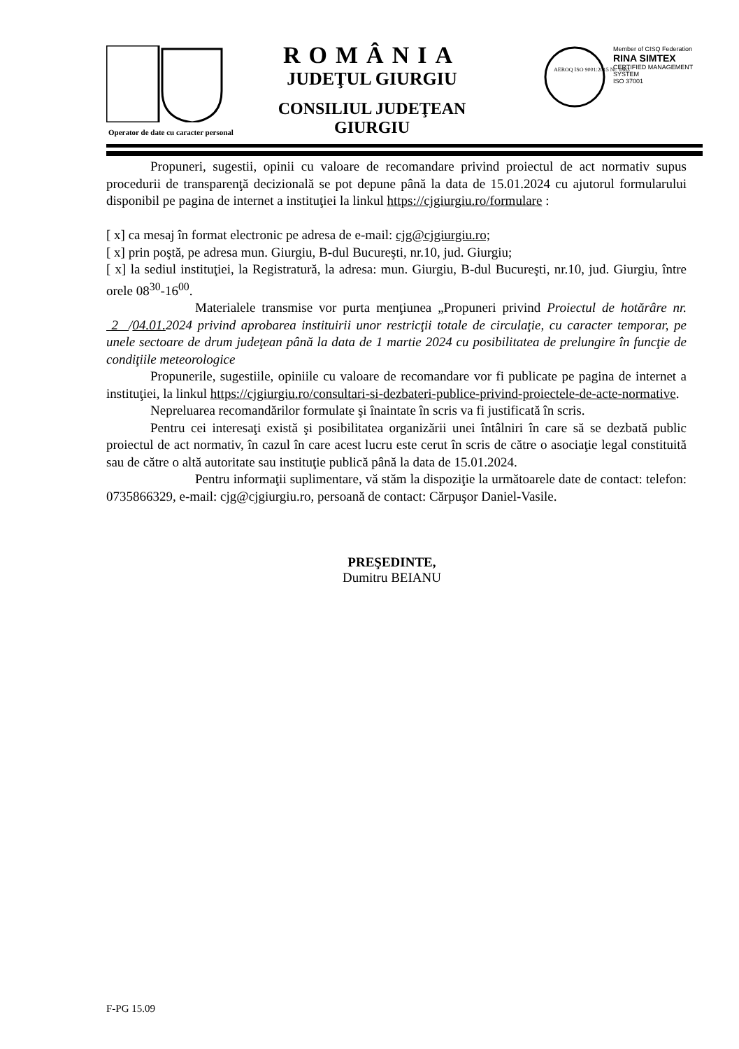ROMÂNIA
JUDEŢUL GIURGIU
CONSILIUL JUDEŢEAN GIURGIU
Member of CISQ Federation
RINA SIMTEX
CERTIFIED MANAGEMENT SYSTEM
ISO 37001
AEROQ ISO 9001:2015 Nr. 1863
Operator de date cu caracter personal
Propuneri, sugestii, opinii cu valoare de recomandare privind proiectul de act normativ supus procedurii de transparenţă decizională se pot depune până la data de 15.01.2024 cu ajutorul formularului disponibil pe pagina de internet a instituţiei la linkul https://cjgiurgiu.ro/formulare :
[ x] ca mesaj în format electronic pe adresa de e-mail: cjg@cjgiurgiu.ro;
[ x] prin poştă, pe adresa mun. Giurgiu, B-dul Bucureşti, nr.10, jud. Giurgiu;
[ x] la sediul instituţiei, la Registratură, la adresa: mun. Giurgiu, B-dul Bucureşti, nr.10, jud. Giurgiu, între orele 08<sup>30</sup>-16<sup>00</sup>.
Materialele transmise vor purta menţiunea „Propuneri privind Proiectul de hotărâre nr. 2 /04.01. 2024 privind aprobarea instituirii unor restricţii totale de circulaţie, cu caracter temporar, pe unele sectoare de drum judeţean până la data de 1 martie 2024 cu posibilitatea de prelungire în funcţie de condiţiile meteorologice
Propunerile, sugestiile, opiniile cu valoare de recomandare vor fi publicate pe pagina de internet a instituţiei, la linkul https://cjgiurgiu.ro/consultari-si-dezbateri-publice-privind-proiectele-de-acte-normative.
Nepreluarea recomandărilor formulate şi înaintate în scris va fi justificată în scris.
Pentru cei interesaţi există şi posibilitatea organizării unei întâlniri în care să se dezbată public proiectul de act normativ, în cazul în care acest lucru este cerut în scris de către o asociaţie legal constituită sau de către o altă autoritate sau instituţie publică până la data de 15.01.2024.
Pentru informaţii suplimentare, vă stăm la dispoziţie la următoarele date de contact: telefon: 0735866329, e-mail: cjg@cjgiurgiu.ro, persoană de contact: Cărpuşor Daniel-Vasile.
PREŞEDINTE,
Dumitru BEIANU
F-PG 15.09